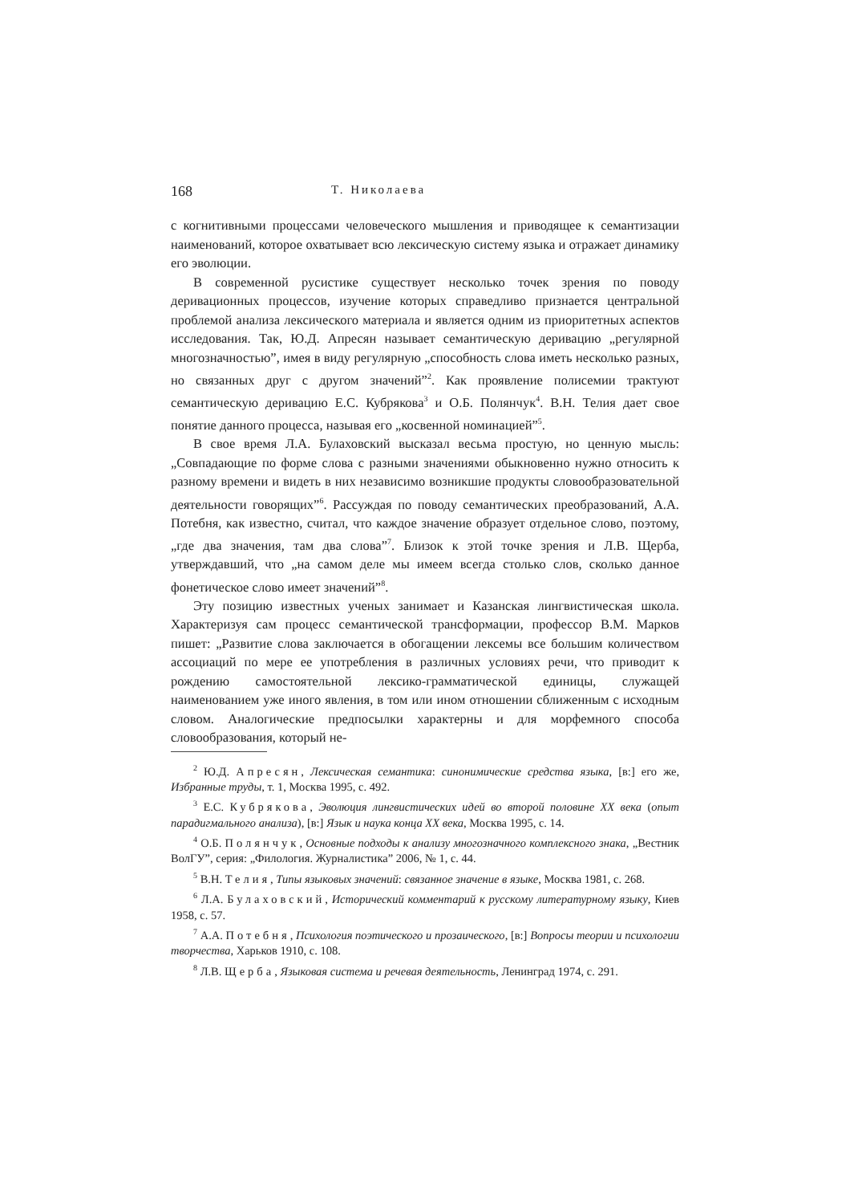168 Т. Николаева
с когнитивными процессами человеческого мышления и приводящее к семантизации наименований, которое охватывает всю лексическую систему языка и отражает динамику его эволюции.
В современной русистике существует несколько точек зрения по поводу деривационных процессов, изучение которых справедливо признается центральной проблемой анализа лексического материала и является одним из приоритетных аспектов исследования. Так, Ю.Д. Апресян называет семантическую деривацию „регулярной многозначностью”, имея в виду регулярную „способность слова иметь несколько разных, но связанных друг с другом значений”<sup>2</sup>. Как проявление полисемии трактуют семантическую деривацию Е.С. Кубрякова<sup>3</sup> и О.Б. Полянчук<sup>4</sup>. В.Н. Телия дает свое понятие данного процесса, называя его „косвенной номинацией”<sup>5</sup>.
В свое время Л.А. Булаховский высказал весьма простую, но ценную мысль: „Совпадающие по форме слова с разными значениями обыкновенно нужно относить к разному времени и видеть в них независимо возникшие продукты словообразовательной деятельности говорящих”<sup>6</sup>. Рассуждая по поводу семантических преобразований, А.А. Потебня, как известно, считал, что каждое значение образует отдельное слово, поэтому, „где два значения, там два слова”<sup>7</sup>. Близок к этой точке зрения и Л.В. Щерба, утверждавший, что „на самом деле мы имеем всегда столько слов, сколько данное фонетическое слово имеет значений”<sup>8</sup>.
Эту позицию известных ученых занимает и Казанская лингвистическая школа. Характеризуя сам процесс семантической трансформации, профессор В.М. Марков пишет: „Развитие слова заключается в обогащении лексемы все большим количеством ассоциаций по мере ее употребления в различных условиях речи, что приводит к рождению самостоятельной лексико-грамматической единицы, служащей наименованием уже иного явления, в том или ином отношении сближенным с исходным словом. Аналогические предпосылки характерны и для морфемного способа словообразования, который не-
<sup>2</sup> Ю.Д. Апресян, Лексическая семантика: синонимические средства языка, [в:] его же, Избранные труды, т. 1, Москва 1995, с. 492.
<sup>3</sup> Е.С. Кубрякова, Эволюция лингвистических идей во второй половине XX века (опыт парадигмального анализа), [в:] Язык и наука конца XX века, Москва 1995, с. 14.
<sup>4</sup> О.Б. Полянчук, Основные подходы к анализу многозначного комплексного знака, „Вестник ВолГУ”, серия: „Филология. Журналистика” 2006, № 1, с. 44.
<sup>5</sup> В.Н. Телия, Типы языковых значений: связанное значение в языке, Москва 1981, с. 268.
<sup>6</sup> Л.А. Булаховский, Исторический комментарий к русскому литературному языку, Киев 1958, с. 57.
<sup>7</sup> А.А. Потебня, Психология поэтического и прозаического, [в:] Вопросы теории и психологии творчества, Харьков 1910, с. 108.
<sup>8</sup> Л.В. Щерба, Языковая система и речевая деятельность, Ленинград 1974, с. 291.